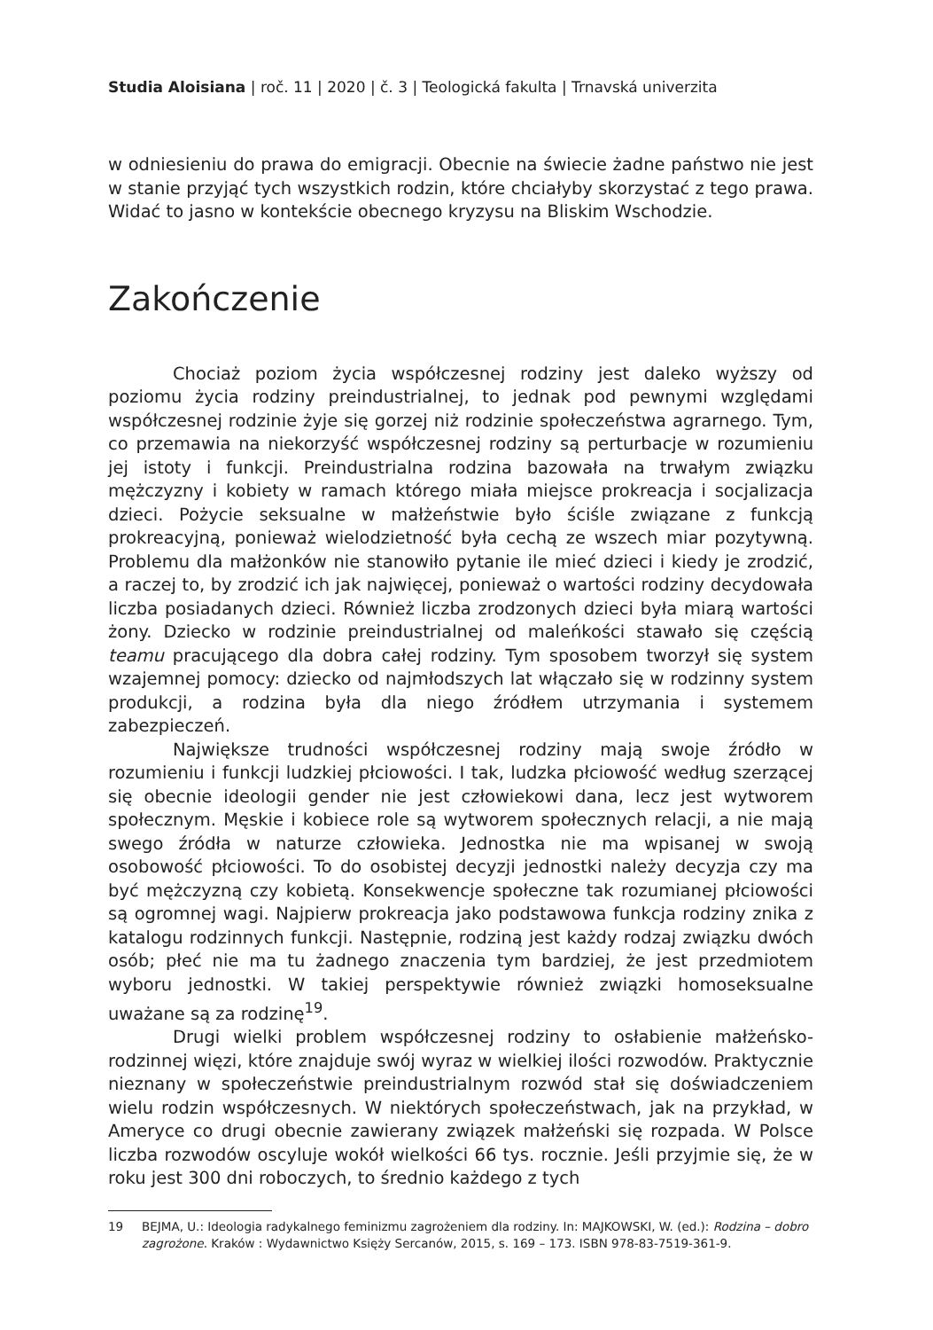Studia Aloisiana | roč. 11 | 2020 | č. 3 | Teologická fakulta | Trnavská univerzita
w odniesieniu do prawa do emigracji. Obecnie na świecie żadne państwo nie jest w stanie przyjąć tych wszystkich rodzin, które chciałyby skorzystać z tego prawa. Widać to jasno w kontekście obecnego kryzysu na Bliskim Wschodzie.
Zakończenie
Chociaż poziom życia współczesnej rodziny jest daleko wyższy od poziomu życia rodziny preindustrialnej, to jednak pod pewnymi względami współczesnej rodzinie żyje się gorzej niż rodzinie społeczeństwa agrarnego. Tym, co przemawia na niekorzyść współczesnej rodziny są perturbacje w rozumieniu jej istoty i funkcji. Preindustrialna rodzina bazowała na trwałym związku mężczyzny i kobiety w ramach którego miała miejsce prokreacja i socjalizacja dzieci. Pożycie seksualne w małżeństwie było ściśle związane z funkcją prokreacyjną, ponieważ wielodzietność była cechą ze wszech miar pozytywną. Problemu dla małżonków nie stanowiło pytanie ile mieć dzieci i kiedy je zrodzić, a raczej to, by zrodzić ich jak najwięcej, ponieważ o wartości rodziny decydowała liczba posiadanych dzieci. Również liczba zrodzonych dzieci była miarą wartości żony. Dziecko w rodzinie preindustrialnej od maleńkości stawało się częścią teamu pracującego dla dobra całej rodziny. Tym sposobem tworzył się system wzajemnej pomocy: dziecko od najmłodszych lat włączało się w rodzinny system produkcji, a rodzina była dla niego źródłem utrzymania i systemem zabezpieczeń.
Największe trudności współczesnej rodziny mają swoje źródło w rozumieniu i funkcji ludzkiej płciowości. I tak, ludzka płciowość według szerzącej się obecnie ideologii gender nie jest człowiekowi dana, lecz jest wytworem społecznym. Męskie i kobiece role są wytworem społecznych relacji, a nie mają swego źródła w naturze człowieka. Jednostka nie ma wpisanej w swoją osobowość płciowości. To do osobistej decyzji jednostki należy decyzja czy ma być mężczyzną czy kobietą. Konsekwencje społeczne tak rozumianej płciowości są ogromnej wagi. Najpierw prokreacja jako podstawowa funkcja rodziny znika z katalogu rodzinnych funkcji. Następnie, rodziną jest każdy rodzaj związku dwóch osób; płeć nie ma tu żadnego znaczenia tym bardziej, że jest przedmiotem wyboru jednostki. W takiej perspektywie również związki homoseksualne uważane są za rodzinę<sup>19</sup>.
Drugi wielki problem współczesnej rodziny to osłabienie małżeńsko-rodzinnej więzi, które znajduje swój wyraz w wielkiej ilości rozwodów. Praktycznie nieznany w społeczeństwie preindustrialnym rozwód stał się doświadczeniem wielu rodzin współczesnych. W niektórych społeczeństwach, jak na przykład, w Ameryce co drugi obecnie zawierany związek małżeński się rozpada. W Polsce liczba rozwodów oscyluje wokół wielkości 66 tys. rocznie. Jeśli przyjmie się, że w roku jest 300 dni roboczych, to średnio każdego z tych
19 BEJMA, U.: Ideologia radykalnego feminizmu zagrożeniem dla rodziny. In: MAJKOWSKI, W. (ed.): Rodzina – dobro zagrożone. Kraków : Wydawnictwo Księży Sercanów, 2015, s. 169 – 173. ISBN 978-83-7519-361-9.